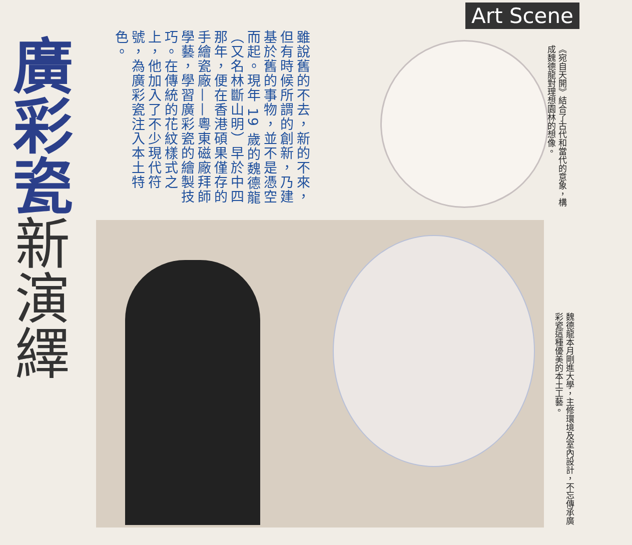Art Scene
廣彩瓷 新演繹
雖說舊的不去，新的不來，但有時候所謂的創新，乃建基於舊的事物，並不是憑空而起。現年 19 歲的魏德龍（又名林斷山明）早於中四那年，便在香港碩果僅存的手繪瓷廠——粵東磁廠拜師學藝，學習廣彩瓷的繪製技巧。在傳統的花紋樣式之上，他加入了不少現代符號，為廣彩瓷注入本土特色。
《宛自天開》結合了古代和當代的意象，構成魏德龍對理想園林的想像。
魏德龍本月剛進大學，主修環境及室內設計，不忘傳承廣彩瓷這種優美的本土工藝。